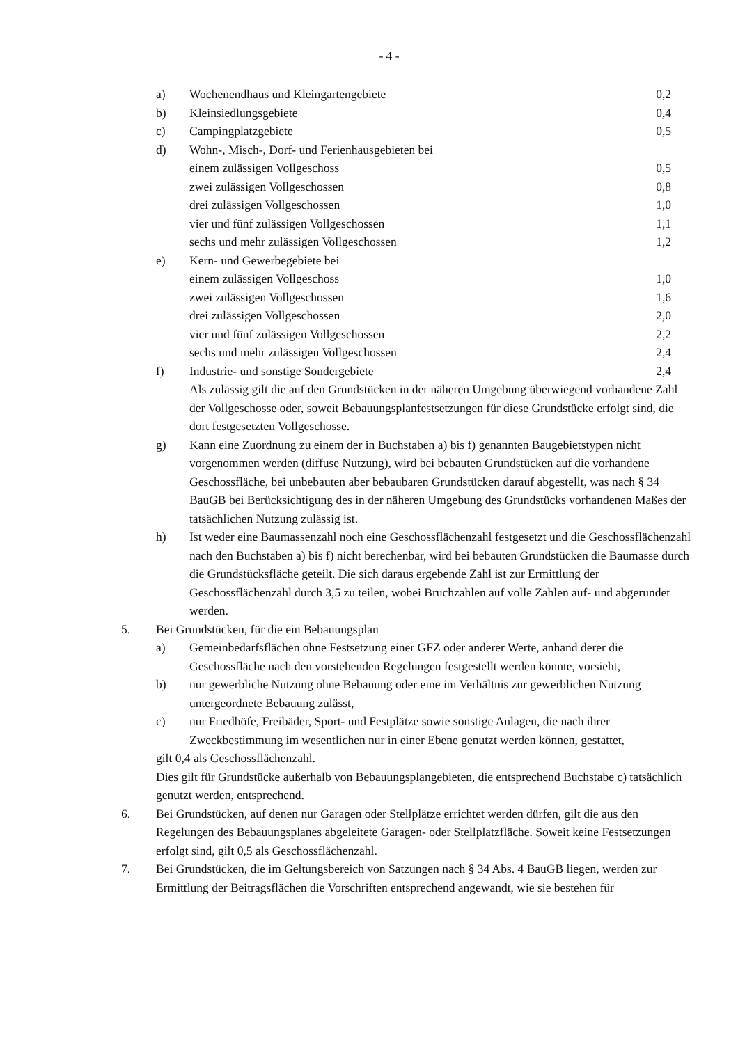- 4 -
a) Wochenendhaus und Kleingartengebiete 0,2
b) Kleinsiedlungsgebiete 0,4
c) Campingplatzgebiete 0,5
d) Wohn-, Misch-, Dorf- und Ferienhausgebieten bei
einem zulässigen Vollgeschoss 0,5
zwei zulässigen Vollgeschossen 0,8
drei zulässigen Vollgeschossen 1,0
vier und fünf zulässigen Vollgeschossen 1,1
sechs und mehr zulässigen Vollgeschossen 1,2
e) Kern- und Gewerbegebiete bei
einem zulässigen Vollgeschoss 1,0
zwei zulässigen Vollgeschossen 1,6
drei zulässigen Vollgeschossen 2,0
vier und fünf zulässigen Vollgeschossen 2,2
sechs und mehr zulässigen Vollgeschossen 2,4
f) Industrie- und sonstige Sondergebiete 2,4
Als zulässig gilt die auf den Grundstücken in der näheren Umgebung überwiegend vorhandene Zahl der Vollgeschosse oder, soweit Bebauungsplanfestsetzungen für diese Grundstücke erfolgt sind, die dort festgesetzten Vollgeschosse.
g) Kann eine Zuordnung zu einem der in Buchstaben a) bis f) genannten Baugebietstypen nicht vorgenommen werden (diffuse Nutzung), wird bei bebauten Grundstücken auf die vorhandene Geschossfläche, bei unbebauten aber bebaubaren Grundstücken darauf abgestellt, was nach § 34 BauGB bei Berücksichtigung des in der näheren Umgebung des Grundstücks vorhandenen Maßes der tatsächlichen Nutzung zulässig ist.
h) Ist weder eine Baumassenzahl noch eine Geschossflächenzahl festgesetzt und die Geschossflächenzahl nach den Buchstaben a) bis f) nicht berechenbar, wird bei bebauten Grundstücken die Baumasse durch die Grundstücksfläche geteilt. Die sich daraus ergebende Zahl ist zur Ermittlung der Geschossflächenzahl durch 3,5 zu teilen, wobei Bruchzahlen auf volle Zahlen auf- und abgerundet werden.
5. Bei Grundstücken, für die ein Bebauungsplan
a) Gemeinbedarfsflächen ohne Festsetzung einer GFZ oder anderer Werte, anhand derer die Geschossfläche nach den vorstehenden Regelungen festgestellt werden könnte, vorsieht,
b) nur gewerbliche Nutzung ohne Bebauung oder eine im Verhältnis zur gewerblichen Nutzung untergeordnete Bebauung zulässt,
c) nur Friedhöfe, Freibäder, Sport- und Festplätze sowie sonstige Anlagen, die nach ihrer Zweckbestimmung im wesentlichen nur in einer Ebene genutzt werden können, gestattet,
gilt 0,4 als Geschossflächenzahl.
Dies gilt für Grundstücke außerhalb von Bebauungsplangebieten, die entsprechend Buchstabe c) tatsächlich genutzt werden, entsprechend.
6. Bei Grundstücken, auf denen nur Garagen oder Stellplätze errichtet werden dürfen, gilt die aus den Regelungen des Bebauungsplanes abgeleitete Garagen- oder Stellplatzfläche. Soweit keine Festsetzungen erfolgt sind, gilt 0,5 als Geschossflächenzahl.
7. Bei Grundstücken, die im Geltungsbereich von Satzungen nach § 34 Abs. 4 BauGB liegen, werden zur Ermittlung der Beitragsflächen die Vorschriften entsprechend angewandt, wie sie bestehen für